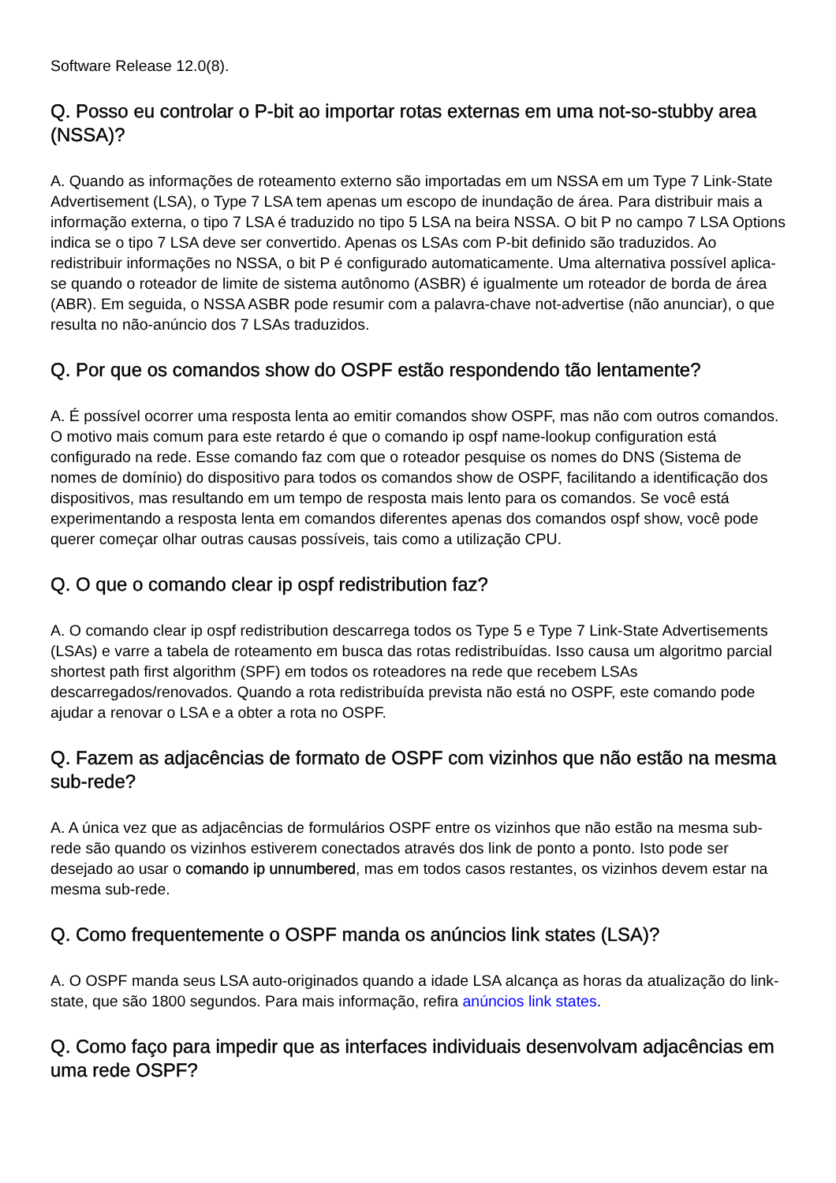Software Release 12.0(8).
Q. Posso eu controlar o P-bit ao importar rotas externas em uma not-so-stubby area (NSSA)?
A. Quando as informações de roteamento externo são importadas em um NSSA em um Type 7 Link-State Advertisement (LSA), o Type 7 LSA tem apenas um escopo de inundação de área. Para distribuir mais a informação externa, o tipo 7 LSA é traduzido no tipo 5 LSA na beira NSSA. O bit P no campo 7 LSA Options indica se o tipo 7 LSA deve ser convertido. Apenas os LSAs com P-bit definido são traduzidos. Ao redistribuir informações no NSSA, o bit P é configurado automaticamente. Uma alternativa possível aplica-se quando o roteador de limite de sistema autônomo (ASBR) é igualmente um roteador de borda de área (ABR). Em seguida, o NSSA ASBR pode resumir com a palavra-chave not-advertise (não anunciar), o que resulta no não-anúncio dos 7 LSAs traduzidos.
Q. Por que os comandos show do OSPF estão respondendo tão lentamente?
A. É possível ocorrer uma resposta lenta ao emitir comandos show OSPF, mas não com outros comandos. O motivo mais comum para este retardo é que o comando ip ospf name-lookup configuration está configurado na rede. Esse comando faz com que o roteador pesquise os nomes do DNS (Sistema de nomes de domínio) do dispositivo para todos os comandos show de OSPF, facilitando a identificação dos dispositivos, mas resultando em um tempo de resposta mais lento para os comandos. Se você está experimentando a resposta lenta em comandos diferentes apenas dos comandos ospf show, você pode querer começar olhar outras causas possíveis, tais como a utilização CPU.
Q. O que o comando clear ip ospf redistribution faz?
A. O comando clear ip ospf redistribution descarrega todos os Type 5 e Type 7 Link-State Advertisements (LSAs) e varre a tabela de roteamento em busca das rotas redistribuídas. Isso causa um algoritmo parcial shortest path first algorithm (SPF) em todos os roteadores na rede que recebem LSAs descarregados/renovados. Quando a rota redistribuída prevista não está no OSPF, este comando pode ajudar a renovar o LSA e a obter a rota no OSPF.
Q. Fazem as adjacências de formato de OSPF com vizinhos que não estão na mesma sub-rede?
A. A única vez que as adjacências de formulários OSPF entre os vizinhos que não estão na mesma sub-rede são quando os vizinhos estiverem conectados através dos link de ponto a ponto. Isto pode ser desejado ao usar o comando ip unnumbered, mas em todos casos restantes, os vizinhos devem estar na mesma sub-rede.
Q. Como frequentemente o OSPF manda os anúncios link states (LSA)?
A. O OSPF manda seus LSA auto-originados quando a idade LSA alcança as horas da atualização do link-state, que são 1800 segundos. Para mais informação, refira anúncios link states.
Q. Como faço para impedir que as interfaces individuais desenvolvam adjacências em uma rede OSPF?